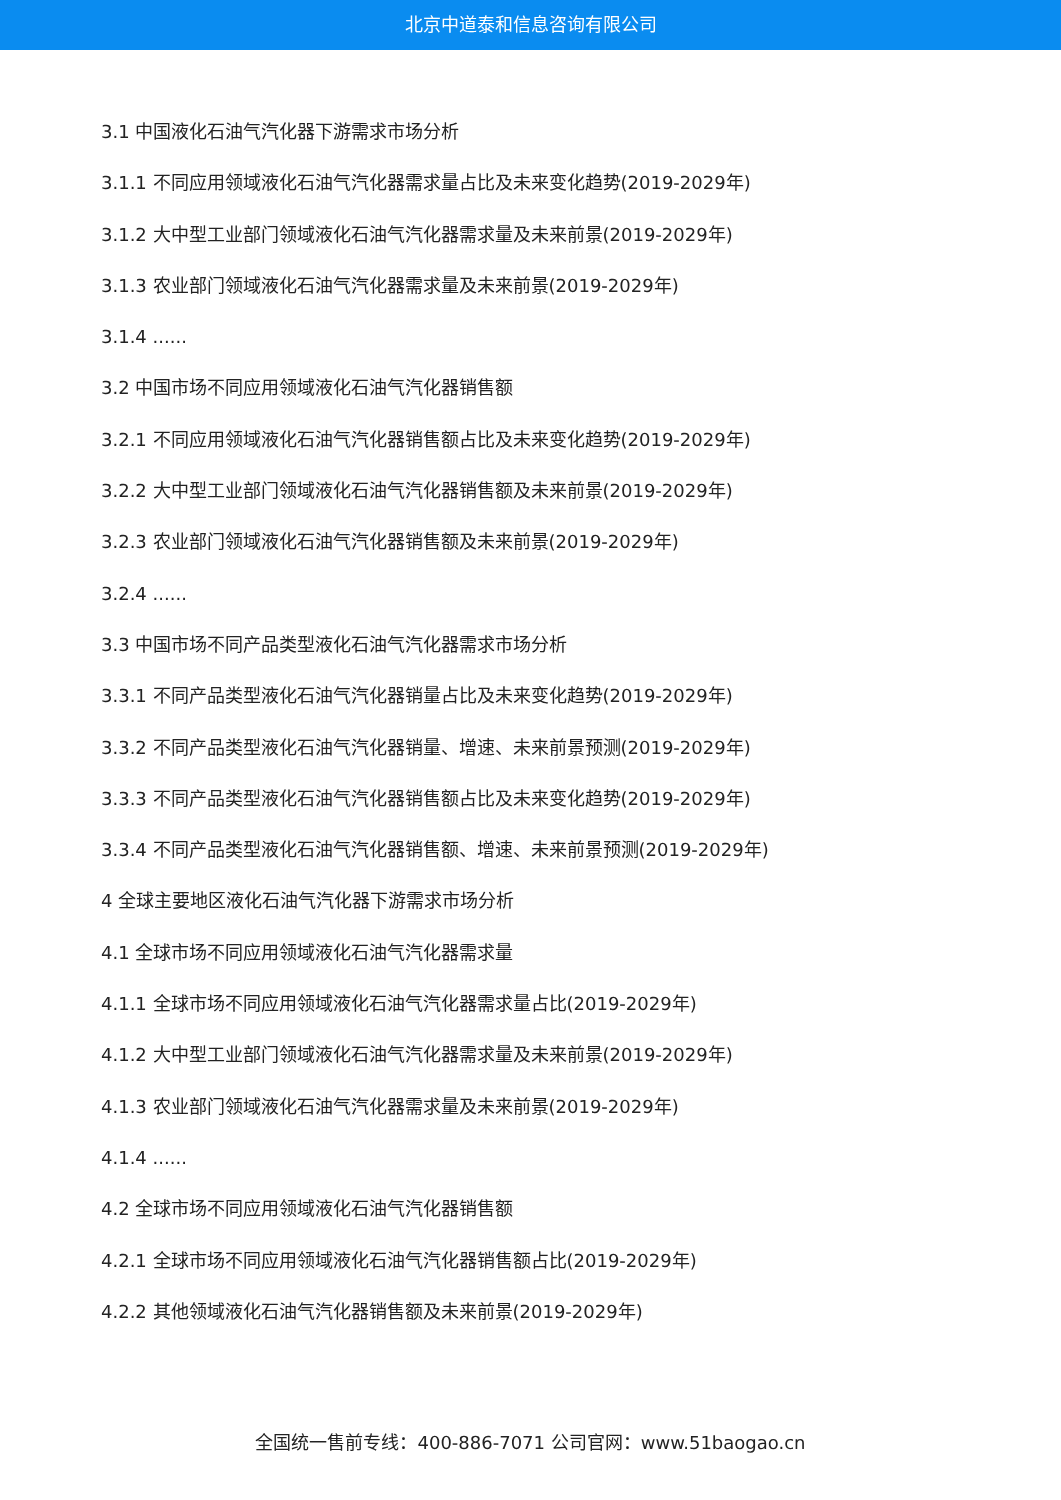北京中道泰和信息咨询有限公司
3.1 中国液化石油气汽化器下游需求市场分析
3.1.1 不同应用领域液化石油气汽化器需求量占比及未来变化趋势(2019-2029年)
3.1.2 大中型工业部门领域液化石油气汽化器需求量及未来前景(2019-2029年)
3.1.3 农业部门领域液化石油气汽化器需求量及未来前景(2019-2029年)
3.1.4 ......
3.2 中国市场不同应用领域液化石油气汽化器销售额
3.2.1 不同应用领域液化石油气汽化器销售额占比及未来变化趋势(2019-2029年)
3.2.2 大中型工业部门领域液化石油气汽化器销售额及未来前景(2019-2029年)
3.2.3 农业部门领域液化石油气汽化器销售额及未来前景(2019-2029年)
3.2.4 ......
3.3 中国市场不同产品类型液化石油气汽化器需求市场分析
3.3.1 不同产品类型液化石油气汽化器销量占比及未来变化趋势(2019-2029年)
3.3.2 不同产品类型液化石油气汽化器销量、增速、未来前景预测(2019-2029年)
3.3.3 不同产品类型液化石油气汽化器销售额占比及未来变化趋势(2019-2029年)
3.3.4 不同产品类型液化石油气汽化器销售额、增速、未来前景预测(2019-2029年)
4 全球主要地区液化石油气汽化器下游需求市场分析
4.1 全球市场不同应用领域液化石油气汽化器需求量
4.1.1 全球市场不同应用领域液化石油气汽化器需求量占比(2019-2029年)
4.1.2 大中型工业部门领域液化石油气汽化器需求量及未来前景(2019-2029年)
4.1.3 农业部门领域液化石油气汽化器需求量及未来前景(2019-2029年)
4.1.4 ......
4.2 全球市场不同应用领域液化石油气汽化器销售额
4.2.1 全球市场不同应用领域液化石油气汽化器销售额占比(2019-2029年)
4.2.2 其他领域液化石油气汽化器销售额及未来前景(2019-2029年)
全国统一售前专线：400-886-7071 公司官网：www.51baogao.cn